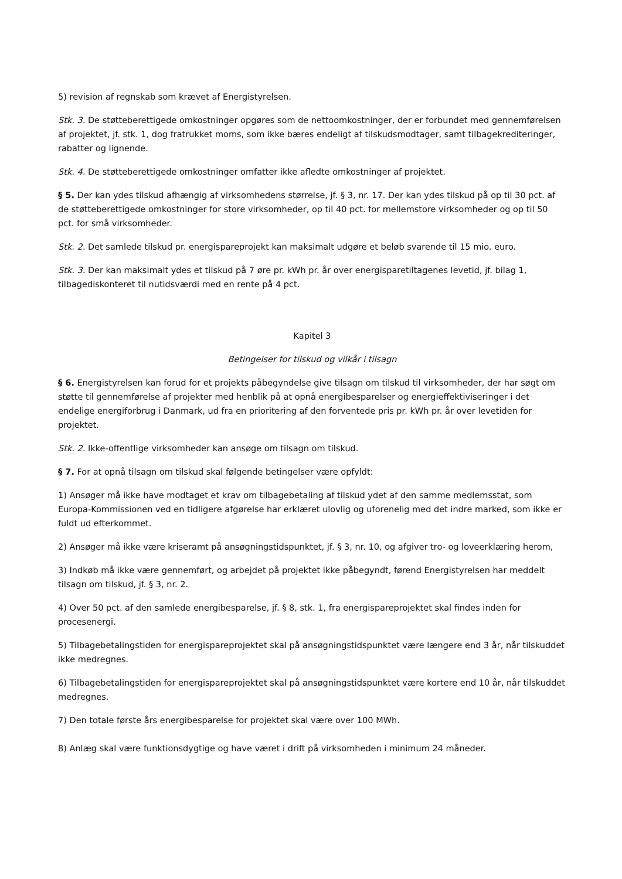5) revision af regnskab som krævet af Energistyrelsen.
Stk. 3. De støtteberettigede omkostninger opgøres som de nettoomkostninger, der er forbundet med gennemførelsen af projektet, jf. stk. 1, dog fratrukket moms, som ikke bæres endeligt af tilskudsmodtager, samt tilbagekrediteringer, rabatter og lignende.
Stk. 4. De støtteberettigede omkostninger omfatter ikke afledte omkostninger af projektet.
§ 5. Der kan ydes tilskud afhængig af virksomhedens størrelse, jf. § 3, nr. 17. Der kan ydes tilskud på op til 30 pct. af de støtteberettigede omkostninger for store virksomheder, op til 40 pct. for mellemstore virksomheder og op til 50 pct. for små virksomheder.
Stk. 2. Det samlede tilskud pr. energispareprojekt kan maksimalt udgøre et beløb svarende til 15 mio. euro.
Stk. 3. Der kan maksimalt ydes et tilskud på 7 øre pr. kWh pr. år over energisparetiltagenes levetid, jf. bilag 1, tilbagediskonteret til nutidsværdi med en rente på 4 pct.
Kapitel 3
Betingelser for tilskud og vilkår i tilsagn
§ 6. Energistyrelsen kan forud for et projekts påbegyndelse give tilsagn om tilskud til virksomheder, der har søgt om støtte til gennemførelse af projekter med henblik på at opnå energibesparelser og energieffektiviseringer i det endelige energiforbrug i Danmark, ud fra en prioritering af den forventede pris pr. kWh pr. år over levetiden for projektet.
Stk. 2. Ikke-offentlige virksomheder kan ansøge om tilsagn om tilskud.
§ 7. For at opnå tilsagn om tilskud skal følgende betingelser være opfyldt:
1) Ansøger må ikke have modtaget et krav om tilbagebetaling af tilskud ydet af den samme medlemsstat, som Europa-Kommissionen ved en tidligere afgørelse har erklæret ulovlig og uforenelig med det indre marked, som ikke er fuldt ud efterkommet.
2) Ansøger må ikke være kriseramt på ansøgningstidspunktet, jf. § 3, nr. 10, og afgiver tro- og loveerklæring herom,
3) Indkøb må ikke være gennemført, og arbejdet på projektet ikke påbegyndt, førend Energistyrelsen har meddelt tilsagn om tilskud, jf. § 3, nr. 2.
4) Over 50 pct. af den samlede energibesparelse, jf. § 8, stk. 1, fra energispareprojektet skal findes inden for procesenergi.
5) Tilbagebetalingstiden for energispareprojektet skal på ansøgningstidspunktet være længere end 3 år, når tilskuddet ikke medregnes.
6) Tilbagebetalingstiden for energispareprojektet skal på ansøgningstidspunktet være kortere end 10 år, når tilskuddet medregnes.
7) Den totale første års energibesparelse for projektet skal være over 100 MWh.
8) Anlæg skal være funktionsdygtige og have været i drift på virksomheden i minimum 24 måneder.